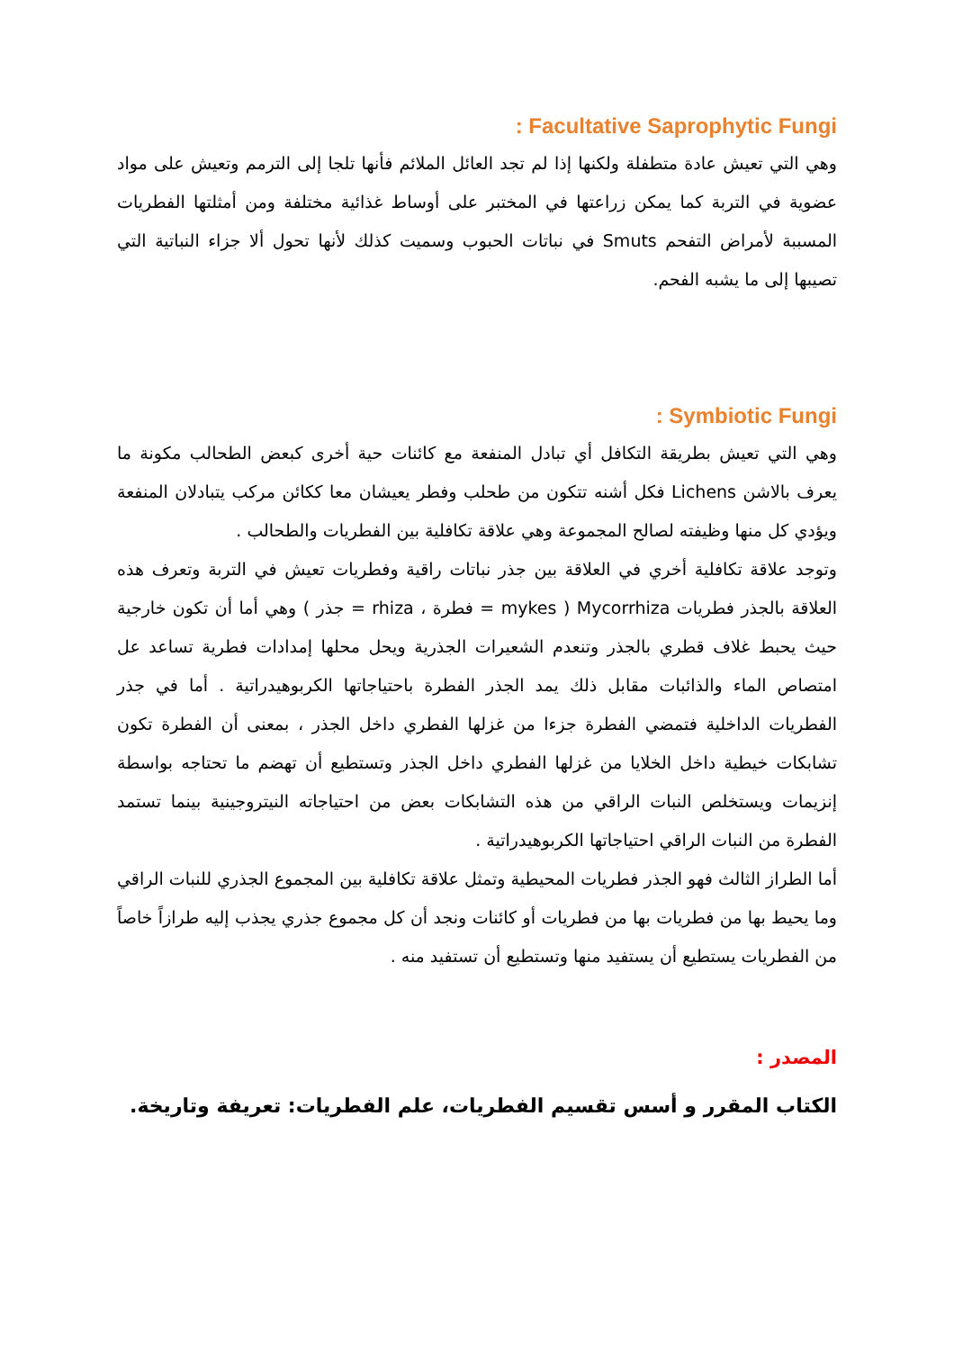: Facultative Saprophytic Fungi
وهي التي تعيش عادة متطفلة ولكنها إذا لم تجد العائل الملائم فأنها تلجا إلى الترمم وتعيش على مواد عضوية في التربة كما يمكن زراعتها في المختبر على أوساط غذائية مختلفة ومن أمثلتها الفطريات المسببة لأمراض التفحم Smuts في نباتات الحبوب وسميت كذلك لأنها تحول ألا جزاء النباتية التي تصيبها إلى ما يشبه الفحم.
: Symbiotic Fungi
وهي التي تعيش بطريقة التكافل أي تبادل المنفعة مع كائنات حية أخرى كبعض الطحالب مكونة ما يعرف بالاشن Lichens فكل أشنه تتكون من طحلب وفطر يعيشان معا ككائن مركب يتبادلان المنفعة ويؤدي كل منها وظيفته لصالح المجموعة وهي علاقة تكافلية بين الفطريات والطحالب .
وتوجد علاقة تكافلية أخري في العلاقة بين جذر نباتات راقية وفطريات تعيش في التربة وتعرف هذه العلاقة بالجذر فطريات Mycorrhiza ( mykes = فطرة ، rhiza = جذر ) وهي أما أن تكون خارجية حيث يحبط غلاف قطري بالجذر وتنعدم الشعيرات الجذرية ويحل محلها إمدادات فطرية تساعد عل امتصاص الماء والذائبات مقابل ذلك يمد الجذر الفطرة باحتياجاتها الكربوهيدراتية . أما في جذر الفطريات الداخلية فتمضي الفطرة جزءا من غزلها الفطري داخل الجذر ، بمعنى أن الفطرة تكون تشابكات خيطية داخل الخلايا من غزلها الفطري داخل الجذر وتستطيع أن تهضم ما تحتاجه بواسطة إنزيمات ويستخلص النبات الراقي من هذه التشابكات بعض من احتياجاته النيتروجينية بينما تستمد الفطرة من النبات الراقي احتياجاتها الكربوهيدراتية .
أما الطراز الثالث فهو الجذر فطريات المحيطية وتمثل علاقة تكافلية بين المجموع الجذري للنبات الراقي وما يحيط بها من فطريات بها من فطريات أو كائنات ونجد أن كل مجموع جذري يجذب إليه طرازاً خاصاً من الفطريات يستطيع أن يستفيد منها وتستطيع أن تستفيد منه .
المصدر :
الكتاب المقرر و أسس تقسيم الفطريات، علم الفطريات: تعريفة وتاريخة.